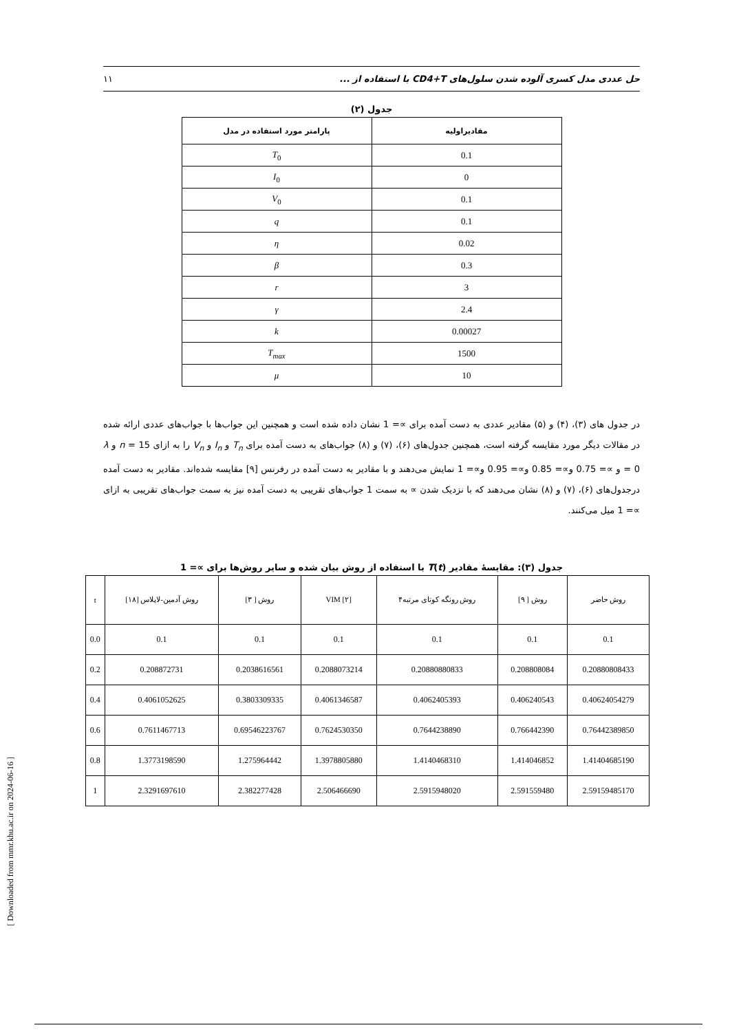حل عددی مدل کسری آلوده شدن سلول‌های CD4+T با استفاده از ... ۱۱
جدول (۲)
| مقادیراولیه | پارامتر مورد استفاده در مدل |
| --- | --- |
| 0.1 | T<sub>0</sub> |
| 0 | I<sub>0</sub> |
| 0.1 | V<sub>0</sub> |
| 0.1 | q |
| 0.02 | η |
| 0.3 | β |
| 3 | r |
| 2.4 | γ |
| 0.00027 | k |
| 1500 | T<sub>max</sub> |
| 10 | μ |
در جدول های (۳)، (۴) و (۵) مقادیر عددی به دست آمده برای ∝= 1 نشان داده شده است و همچنین این جواب‌ها با جواب‌های عددی ارائه شده در مقالات دیگر مورد مقایسه گرفته است، همچنین جدول‌های (۶)، (۷) و (۸) جواب‌های به دست آمده برای T<sub>n</sub> و I<sub>n</sub> و V<sub>n</sub> را به ازای n = 15 و λ = 0 و ∝= 0.75 و∝= 0.85 و∝= 0.95 و∝= 1 نمایش می‌دهند و با مقادیر به دست آمده در رفرنس [۹] مقایسه شده‌اند. مقادیر به دست آمده درجدول‌های (۶)، (۷) و (۸) نشان می‌دهند که با نزدیک شدن ∝ به سمت 1 جواب‌های تقریبی به دست آمده نیز به سمت جواب‌های تقریبی به ازای ∝= 1 میل می‌کنند.
جدول (۳): مقایسهٔ مقادیر T(t) با استفاده از روش بیان شده و سایر روش‌ها برای ∝= 1
| روش حاضر | روش [ ۹] | روش رونگه کوتای مرتبه۴ | VIM [۲] | روش [ ۳] | روش آدمین-لاپلاس [۱۸] | t |
| --- | --- | --- | --- | --- | --- | --- |
| 0.1 | 0.1 | 0.1 | 0.1 | 0.1 | 0.1 | 0.0 |
| 0.20880808433 | 0.208808084 | 0.20880880833 | 0.2088073214 | 0.2038616561 | 0.208872731 | 0.2 |
| 0.40624054279 | 0.406240543 | 0.4062405393 | 0.4061346587 | 0.3803309335 | 0.4061052625 | 0.4 |
| 0.76442389850 | 0.766442390 | 0.7644238890 | 0.7624530350 | 0.69546223767 | 0.7611467713 | 0.6 |
| 1.41404685190 | 1.414046852 | 1.4140468310 | 1.3978805880 | 1.275964442 | 1.3773198590 | 0.8 |
| 2.59159485170 | 2.591559480 | 2.5915948020 | 2.506466690 | 2.382277428 | 2.3291697610 | 1 |
[ Downloaded from mmr.khu.ac.ir on 2024-06-16 ]